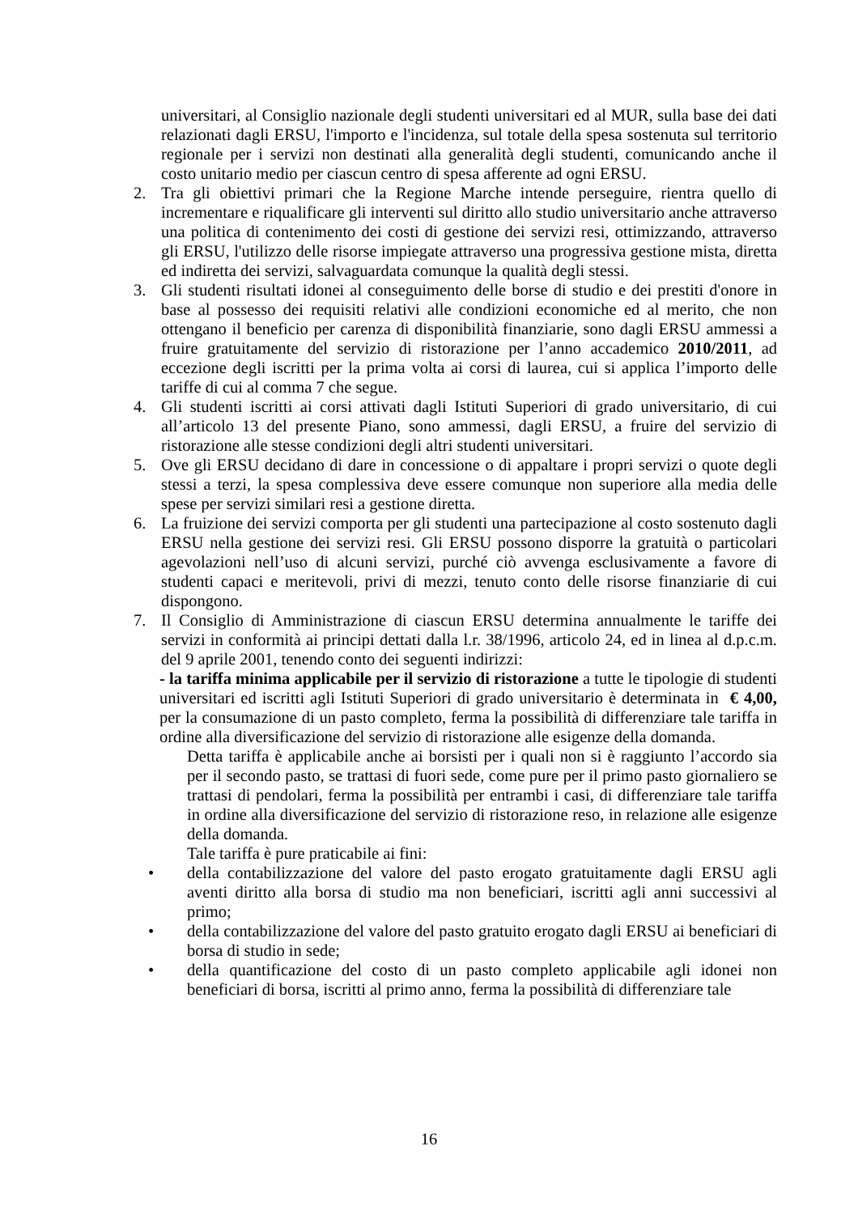universitari, al Consiglio nazionale degli studenti universitari ed al MUR, sulla base dei dati relazionati dagli ERSU, l'importo e l'incidenza, sul totale della spesa sostenuta sul territorio regionale per i servizi non destinati alla generalità degli studenti, comunicando anche il costo unitario medio per ciascun centro di spesa afferente ad ogni ERSU.
2. Tra gli obiettivi primari che la Regione Marche intende perseguire, rientra quello di incrementare e riqualificare gli interventi sul diritto allo studio universitario anche attraverso una politica di contenimento dei costi di gestione dei servizi resi, ottimizzando, attraverso gli ERSU, l'utilizzo delle risorse impiegate attraverso una progressiva gestione mista, diretta ed indiretta dei servizi, salvaguardata comunque la qualità degli stessi.
3. Gli studenti risultati idonei al conseguimento delle borse di studio e dei prestiti d'onore in base al possesso dei requisiti relativi alle condizioni economiche ed al merito, che non ottengano il beneficio per carenza di disponibilità finanziarie, sono dagli ERSU ammessi a fruire gratuitamente del servizio di ristorazione per l’anno accademico 2010/2011, ad eccezione degli iscritti per la prima volta ai corsi di laurea, cui si applica l’importo delle tariffe di cui al comma 7 che segue.
4. Gli studenti iscritti ai corsi attivati dagli Istituti Superiori di grado universitario, di cui all’articolo 13 del presente Piano, sono ammessi, dagli ERSU, a fruire del servizio di ristorazione alle stesse condizioni degli altri studenti universitari.
5. Ove gli ERSU decidano di dare in concessione o di appaltare i propri servizi o quote degli stessi a terzi, la spesa complessiva deve essere comunque non superiore alla media delle spese per servizi similari resi a gestione diretta.
6. La fruizione dei servizi comporta per gli studenti una partecipazione al costo sostenuto dagli ERSU nella gestione dei servizi resi. Gli ERSU possono disporre la gratuità o particolari agevolazioni nell’uso di alcuni servizi, purché ciò avvenga esclusivamente a favore di studenti capaci e meritevoli, privi di mezzi, tenuto conto delle risorse finanziarie di cui dispongono.
7. Il Consiglio di Amministrazione di ciascun ERSU determina annualmente le tariffe dei servizi in conformità ai principi dettati dalla l.r. 38/1996, articolo 24, ed in linea al d.p.c.m. del 9 aprile 2001, tenendo conto dei seguenti indirizzi:
- la tariffa minima applicabile per il servizio di ristorazione a tutte le tipologie di studenti universitari ed iscritti agli Istituti Superiori di grado universitario è determinata in € 4,00, per la consumazione di un pasto completo, ferma la possibilità di differenziare tale tariffa in ordine alla diversificazione del servizio di ristorazione alle esigenze della domanda.
Detta tariffa è applicabile anche ai borsisti per i quali non si è raggiunto l’accordo sia per il secondo pasto, se trattasi di fuori sede, come pure per il primo pasto giornaliero se trattasi di pendolari, ferma la possibilità per entrambi i casi, di differenziare tale tariffa in ordine alla diversificazione del servizio di ristorazione reso, in relazione alle esigenze della domanda.
Tale tariffa è pure praticabile ai fini:
• della contabilizzazione del valore del pasto erogato gratuitamente dagli ERSU agli aventi diritto alla borsa di studio ma non beneficiari, iscritti agli anni successivi al primo;
• della contabilizzazione del valore del pasto gratuito erogato dagli ERSU ai beneficiari di borsa di studio in sede;
• della quantificazione del costo di un pasto completo applicabile agli idonei non beneficiari di borsa, iscritti al primo anno, ferma la possibilità di differenziare tale
16